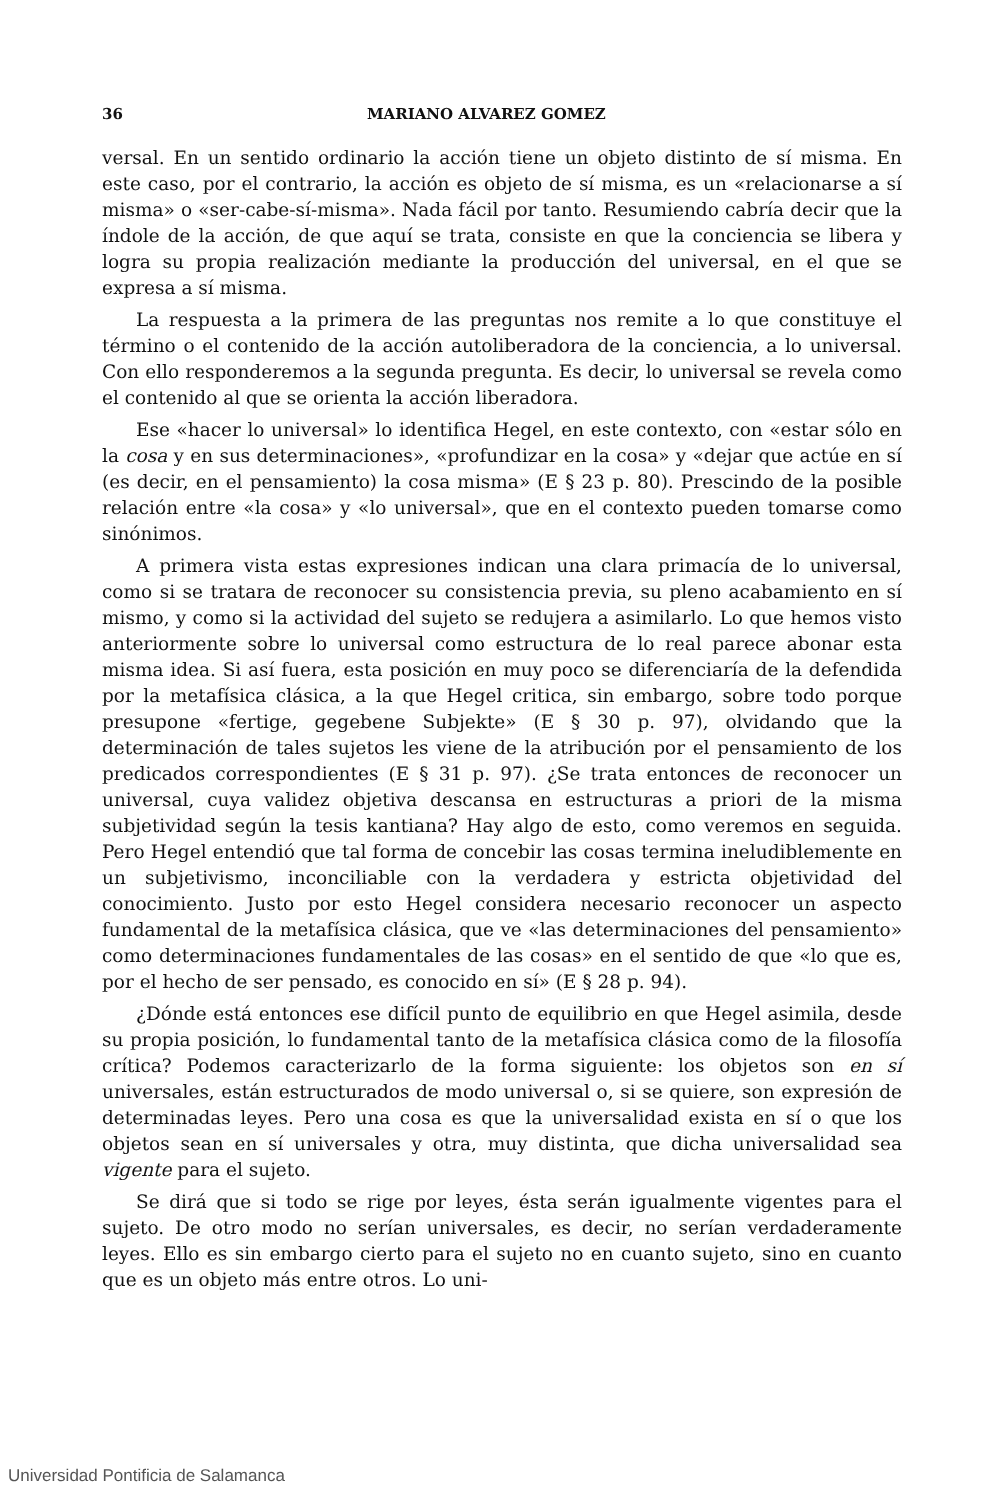36 MARIANO ALVAREZ GOMEZ
versal. En un sentido ordinario la acción tiene un objeto distinto de sí misma. En este caso, por el contrario, la acción es objeto de sí misma, es un «relacionarse a sí misma» o «ser-cabe-sí-misma». Nada fácil por tanto. Resumiendo cabría decir que la índole de la acción, de que aquí se trata, consiste en que la conciencia se libera y logra su propia realización mediante la producción del universal, en el que se expresa a sí misma.
La respuesta a la primera de las preguntas nos remite a lo que constituye el término o el contenido de la acción autoliberadora de la conciencia, a lo universal. Con ello responderemos a la segunda pregunta. Es decir, lo universal se revela como el contenido al que se orienta la acción liberadora.
Ese «hacer lo universal» lo identifica Hegel, en este contexto, con «estar sólo en la cosa y en sus determinaciones», «profundizar en la cosa» y «dejar que actúe en sí (es decir, en el pensamiento) la cosa misma» (E § 23 p. 80). Prescindo de la posible relación entre «la cosa» y «lo universal», que en el contexto pueden tomarse como sinónimos.
A primera vista estas expresiones indican una clara primacía de lo universal, como si se tratara de reconocer su consistencia previa, su pleno acabamiento en sí mismo, y como si la actividad del sujeto se redujera a asimilarlo. Lo que hemos visto anteriormente sobre lo universal como estructura de lo real parece abonar esta misma idea. Si así fuera, esta posición en muy poco se diferenciaría de la defendida por la metafísica clásica, a la que Hegel critica, sin embargo, sobre todo porque presupone «fertige, gegebene Subjekte» (E § 30 p. 97), olvidando que la determinación de tales sujetos les viene de la atribución por el pensamiento de los predicados correspondientes (E § 31 p. 97). ¿Se trata entonces de reconocer un universal, cuya validez objetiva descansa en estructuras a priori de la misma subjetividad según la tesis kantiana? Hay algo de esto, como veremos en seguida. Pero Hegel entendió que tal forma de concebir las cosas termina ineludiblemente en un subjetivismo, inconciliable con la verdadera y estricta objetividad del conocimiento. Justo por esto Hegel considera necesario reconocer un aspecto fundamental de la metafísica clásica, que ve «las determinaciones del pensamiento» como determinaciones fundamentales de las cosas» en el sentido de que «lo que es, por el hecho de ser pensado, es conocido en sí» (E § 28 p. 94).
¿Dónde está entonces ese difícil punto de equilibrio en que Hegel asimila, desde su propia posición, lo fundamental tanto de la metafísica clásica como de la filosofía crítica? Podemos caracterizarlo de la forma siguiente: los objetos son en sí universales, están estructurados de modo universal o, si se quiere, son expresión de determinadas leyes. Pero una cosa es que la universalidad exista en sí o que los objetos sean en sí universales y otra, muy distinta, que dicha universalidad sea vigente para el sujeto.
Se dirá que si todo se rige por leyes, ésta serán igualmente vigentes para el sujeto. De otro modo no serían universales, es decir, no serían verdaderamente leyes. Ello es sin embargo cierto para el sujeto no en cuanto sujeto, sino en cuanto que es un objeto más entre otros. Lo uni-
Universidad Pontificia de Salamanca